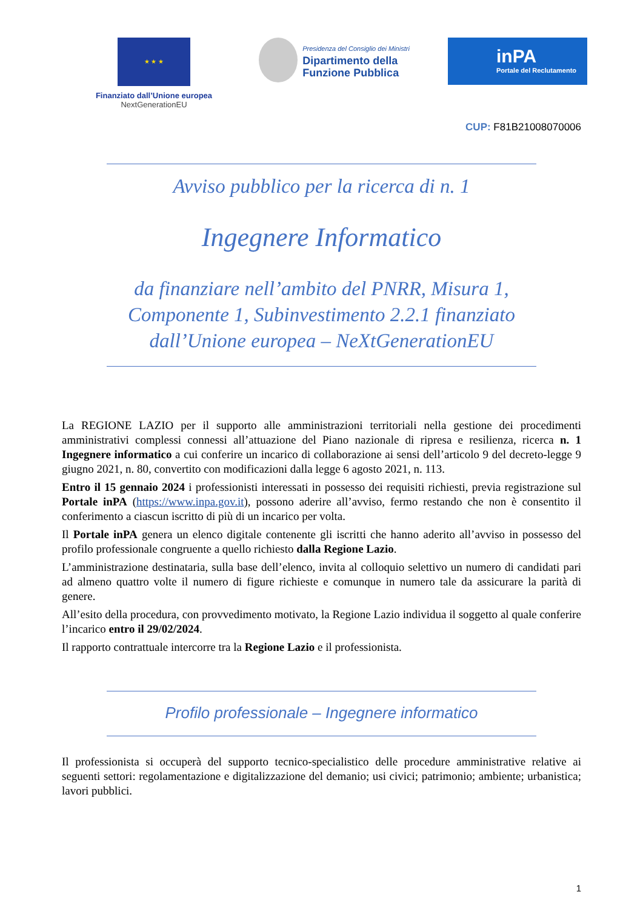★ ★ ★
Finanziato dall’Unione europea
NextGenerationEU
Presidenza del Consiglio dei Ministri
Dipartimento della
Funzione Pubblica
inPA
Portale del Reclutamento
CUP: F81B21008070006
Avviso pubblico per la ricerca di n. 1
Ingegnere Informatico
da finanziare nell’ambito del PNRR, Misura 1, Componente 1, Subinvestimento 2.2.1 finanziato dall’Unione europea – NeXtGenerationEU
La REGIONE LAZIO per il supporto alle amministrazioni territoriali nella gestione dei procedimenti amministrativi complessi connessi all’attuazione del Piano nazionale di ripresa e resilienza, ricerca n. 1 Ingegnere informatico a cui conferire un incarico di collaborazione ai sensi dell’articolo 9 del decreto-legge 9 giugno 2021, n. 80, convertito con modificazioni dalla legge 6 agosto 2021, n. 113.
Entro il 15 gennaio 2024 i professionisti interessati in possesso dei requisiti richiesti, previa registrazione sul Portale inPA (https://www.inpa.gov.it), possono aderire all’avviso, fermo restando che non è consentito il conferimento a ciascun iscritto di più di un incarico per volta.
Il Portale inPA genera un elenco digitale contenente gli iscritti che hanno aderito all’avviso in possesso del profilo professionale congruente a quello richiesto dalla Regione Lazio.
L’amministrazione destinataria, sulla base dell’elenco, invita al colloquio selettivo un numero di candidati pari ad almeno quattro volte il numero di figure richieste e comunque in numero tale da assicurare la parità di genere.
All’esito della procedura, con provvedimento motivato, la Regione Lazio individua il soggetto al quale conferire l’incarico entro il 29/02/2024.
Il rapporto contrattuale intercorre tra la Regione Lazio e il professionista.
Profilo professionale – Ingegnere informatico
Il professionista si occuperà del supporto tecnico-specialistico delle procedure amministrative relative ai seguenti settori: regolamentazione e digitalizzazione del demanio; usi civici; patrimonio; ambiente; urbanistica; lavori pubblici.
1